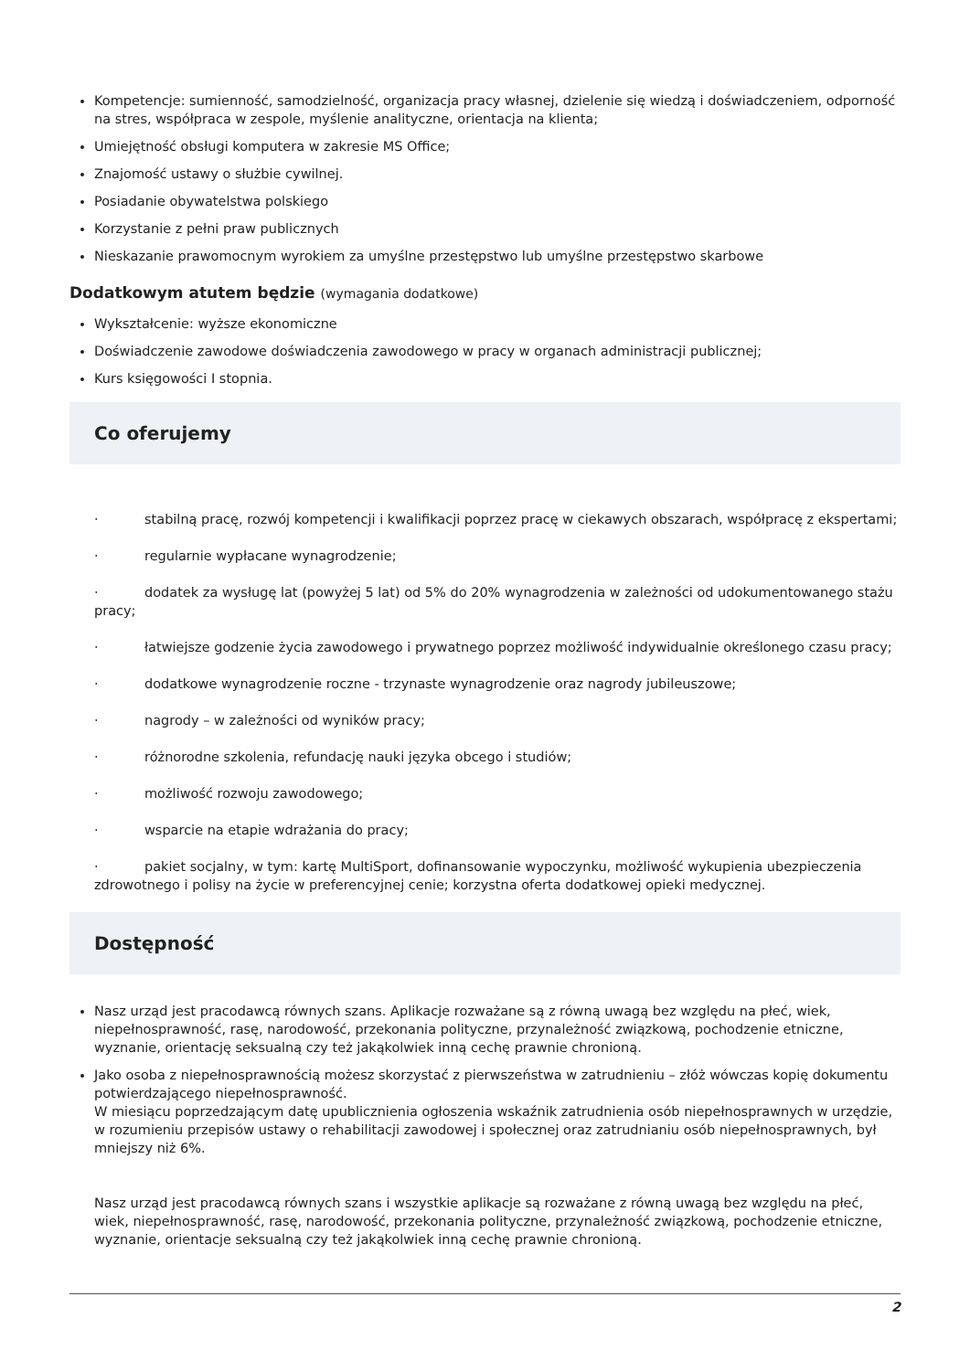Kompetencje: sumienność, samodzielność, organizacja pracy własnej, dzielenie się wiedzą i doświadczeniem, odporność na stres, współpraca w zespole, myślenie analityczne, orientacja na klienta;
Umiejętność obsługi komputera w zakresie MS Office;
Znajomość ustawy o służbie cywilnej.
Posiadanie obywatelstwa polskiego
Korzystanie z pełni praw publicznych
Nieskazanie prawomocnym wyrokiem za umyślne przestępstwo lub umyślne przestępstwo skarbowe
Dodatkowym atutem będzie (wymagania dodatkowe)
Wykształcenie: wyższe ekonomiczne
Doświadczenie zawodowe doświadczenia zawodowego w pracy w organach administracji publicznej;
Kurs księgowości I stopnia.
Co oferujemy
· stabilną pracę, rozwój kompetencji i kwalifikacji poprzez pracę w ciekawych obszarach, współpracę z ekspertami;
· regularnie wypłacane wynagrodzenie;
· dodatek za wysługę lat (powyżej 5 lat) od 5% do 20% wynagrodzenia w zależności od udokumentowanego stażu pracy;
· łatwiejsze godzenie życia zawodowego i prywatnego poprzez możliwość indywidualnie określonego czasu pracy;
· dodatkowe wynagrodzenie roczne - trzynaste wynagrodzenie oraz nagrody jubileuszowe;
· nagrody – w zależności od wyników pracy;
· różnorodne szkolenia, refundację nauki języka obcego i studiów;
· możliwość rozwoju zawodowego;
· wsparcie na etapie wdrażania do pracy;
· pakiet socjalny, w tym: kartę MultiSport, dofinansowanie wypoczynku, możliwość wykupienia ubezpieczenia zdrowotnego i polisy na życie w preferencyjnej cenie; korzystna oferta dodatkowej opieki medycznej.
Dostępność
Nasz urząd jest pracodawcą równych szans. Aplikacje rozważane są z równą uwagą bez względu na płeć, wiek, niepełnosprawność, rasę, narodowość, przekonania polityczne, przynależność związkową, pochodzenie etniczne, wyznanie, orientację seksualną czy też jakąkolwiek inną cechę prawnie chronioną.
Jako osoba z niepełnosprawnością możesz skorzystać z pierwszeństwa w zatrudnieniu – złóż wówczas kopię dokumentu potwierdzającego niepełnosprawność.
W miesiącu poprzedzającym datę upublicznienia ogłoszenia wskaźnik zatrudnienia osób niepełnosprawnych w urzędzie, w rozumieniu przepisów ustawy o rehabilitacji zawodowej i społecznej oraz zatrudnianiu osób niepełnosprawnych, był mniejszy niż 6%.
Nasz urząd jest pracodawcą równych szans i wszystkie aplikacje są rozważane z równą uwagą bez względu na płeć, wiek, niepełnosprawność, rasę, narodowość, przekonania polityczne, przynależność związkową, pochodzenie etniczne, wyznanie, orientacje seksualną czy też jakąkolwiek inną cechę prawnie chronioną.
2